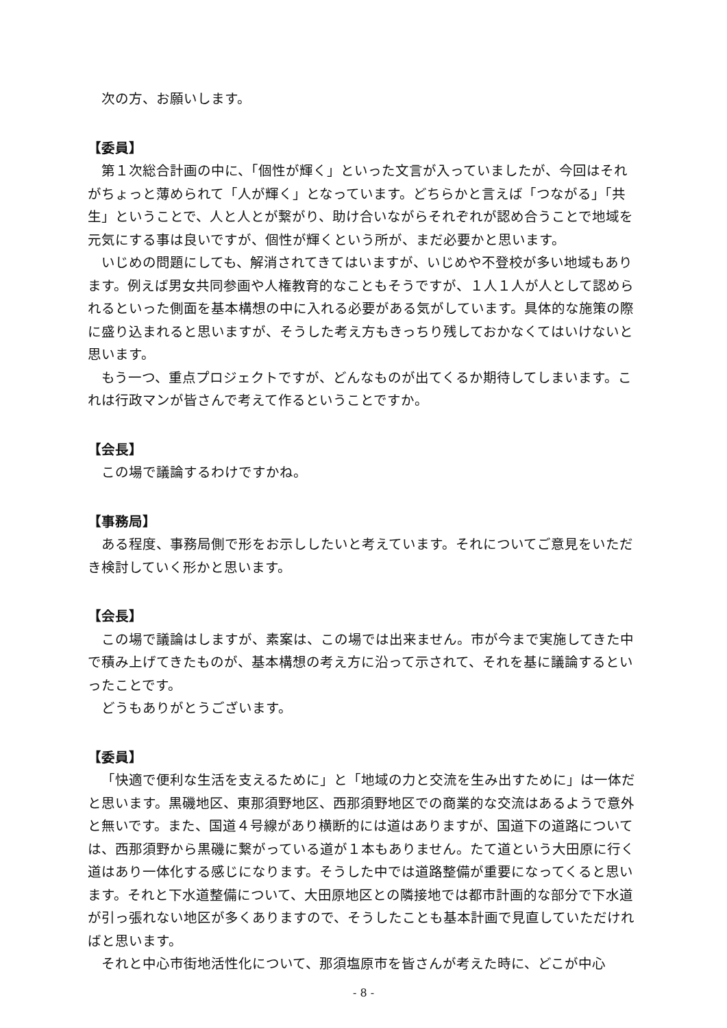次の方、お願いします。
【委員】
第１次総合計画の中に、「個性が輝く」といった文言が入っていましたが、今回はそれがちょっと薄められて「人が輝く」となっています。どちらかと言えば「つながる」「共生」ということで、人と人とが繋がり、助け合いながらそれぞれが認め合うことで地域を元気にする事は良いですが、個性が輝くという所が、まだ必要かと思います。
いじめの問題にしても、解消されてきてはいますが、いじめや不登校が多い地域もあります。例えば男女共同参画や人権教育的なこともそうですが、１人１人が人として認められるといった側面を基本構想の中に入れる必要がある気がしています。具体的な施策の際に盛り込まれると思いますが、そうした考え方もきっちり残しておかなくてはいけないと思います。
もう一つ、重点プロジェクトですが、どんなものが出てくるか期待してしまいます。これは行政マンが皆さんで考えて作るということですか。
【会長】
この場で議論するわけですかね。
【事務局】
ある程度、事務局側で形をお示ししたいと考えています。それについてご意見をいただき検討していく形かと思います。
【会長】
この場で議論はしますが、素案は、この場では出来ません。市が今まで実施してきた中で積み上げてきたものが、基本構想の考え方に沿って示されて、それを基に議論するといったことです。
どうもありがとうございます。
【委員】
「快適で便利な生活を支えるために」と「地域の力と交流を生み出すために」は一体だと思います。黒磯地区、東那須野地区、西那須野地区での商業的な交流はあるようで意外と無いです。また、国道４号線があり横断的には道はありますが、国道下の道路については、西那須野から黒磯に繋がっている道が１本もありません。たて道という大田原に行く道はあり一体化する感じになります。そうした中では道路整備が重要になってくると思います。それと下水道整備について、大田原地区との隣接地では都市計画的な部分で下水道が引っ張れない地区が多くありますので、そうしたことも基本計画で見直していただければと思います。
それと中心市街地活性化について、那須塩原市を皆さんが考えた時に、どこが中心
- 8 -